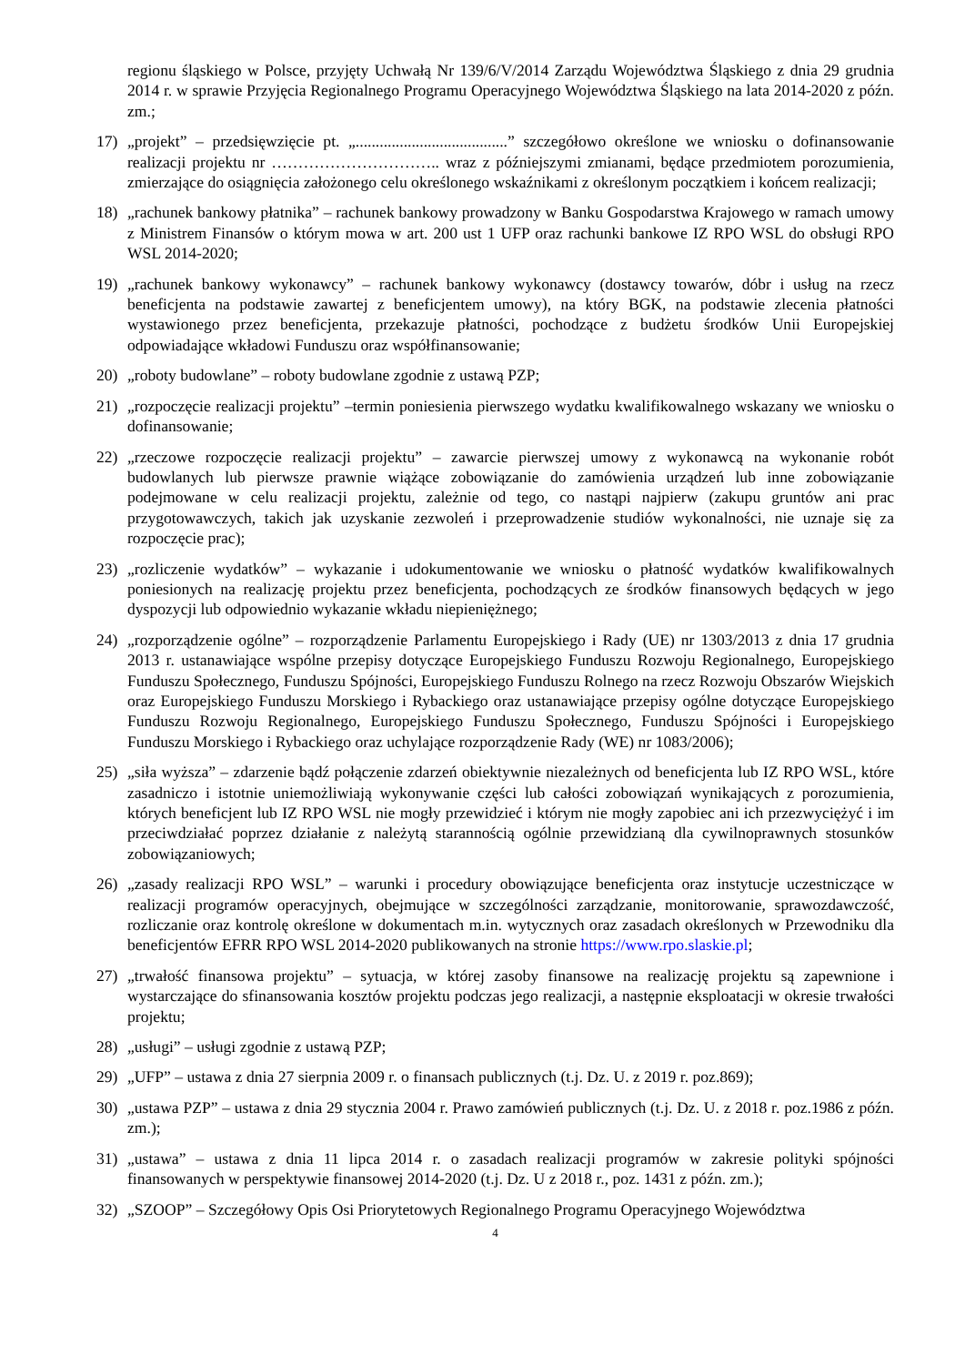regionu śląskiego w Polsce, przyjęty Uchwałą Nr 139/6/V/2014 Zarządu Województwa Śląskiego z dnia 29 grudnia 2014 r. w sprawie Przyjęcia Regionalnego Programu Operacyjnego Województwa Śląskiego na lata 2014-2020 z późn. zm.;
17) „projekt” – przedsięwzięcie pt. „......................................” szczegółowo określone we wniosku o dofinansowanie realizacji projektu nr ………………………….. wraz z późniejszymi zmianami, będące przedmiotem porozumienia, zmierzające do osiągnięcia założonego celu określonego wskaźnikami z określonym początkiem i końcem realizacji;
18) „rachunek bankowy płatnika” – rachunek bankowy prowadzony w Banku Gospodarstwa Krajowego w ramach umowy z Ministrem Finansów o którym mowa w art. 200 ust 1 UFP oraz rachunki bankowe IZ RPO WSL do obsługi RPO WSL 2014-2020;
19) „rachunek bankowy wykonawcy” – rachunek bankowy wykonawcy (dostawcy towarów, dóbr i usług na rzecz beneficjenta na podstawie zawartej z beneficjentem umowy), na który BGK, na podstawie zlecenia płatności wystawionego przez beneficjenta, przekazuje płatności, pochodzące z budżetu środków Unii Europejskiej odpowiadające wkładowi Funduszu oraz współfinansowanie;
20) „roboty budowlane” – roboty budowlane zgodnie z ustawą PZP;
21) „rozpoczęcie realizacji projektu” –termin poniesienia pierwszego wydatku kwalifikowalnego wskazany we wniosku o dofinansowanie;
22) „rzeczowe rozpoczęcie realizacji projektu” – zawarcie pierwszej umowy z wykonawcą na wykonanie robót budowlanych lub pierwsze prawnie wiążące zobowiązanie do zamówienia urządzeń lub inne zobowiązanie podejmowane w celu realizacji projektu, zależnie od tego, co nastąpi najpierw (zakupu gruntów ani prac przygotowawczych, takich jak uzyskanie zezwoleń i przeprowadzenie studiów wykonalności, nie uznaje się za rozpoczęcie prac);
23) „rozliczenie wydatków” – wykazanie i udokumentowanie we wniosku o płatność wydatków kwalifikowalnych poniesionych na realizację projektu przez beneficjenta, pochodzących ze środków finansowych będących w jego dyspozycji lub odpowiednio wykazanie wkładu niepieniężnego;
24) „rozporządzenie ogólne” – rozporządzenie Parlamentu Europejskiego i Rady (UE) nr 1303/2013 z dnia 17 grudnia 2013 r. ustanawiające wspólne przepisy dotyczące Europejskiego Funduszu Rozwoju Regionalnego, Europejskiego Funduszu Społecznego, Funduszu Spójności, Europejskiego Funduszu Rolnego na rzecz Rozwoju Obszarów Wiejskich oraz Europejskiego Funduszu Morskiego i Rybackiego oraz ustanawiające przepisy ogólne dotyczące Europejskiego Funduszu Rozwoju Regionalnego, Europejskiego Funduszu Społecznego, Funduszu Spójności i Europejskiego Funduszu Morskiego i Rybackiego oraz uchylające rozporządzenie Rady (WE) nr 1083/2006);
25) „siła wyższa” – zdarzenie bądź połączenie zdarzeń obiektywnie niezależnych od beneficjenta lub IZ RPO WSL, które zasadniczo i istotnie uniemożliwiają wykonywanie części lub całości zobowiązań wynikających z porozumienia, których beneficjent lub IZ RPO WSL nie mogły przewidzieć i którym nie mogły zapobiec ani ich przezwyciężyć i im przeciwdziałać poprzez działanie z należytą starannością ogólnie przewidzianą dla cywilnoprawnych stosunków zobowiązaniowych;
26) „zasady realizacji RPO WSL” – warunki i procedury obowiązujące beneficjenta oraz instytucje uczestniczące w realizacji programów operacyjnych, obejmujące w szczególności zarządzanie, monitorowanie, sprawozdawczość, rozliczanie oraz kontrolę określone w dokumentach m.in. wytycznych oraz zasadach określonych w Przewodniku dla beneficjentów EFRR RPO WSL 2014-2020 publikowanych na stronie https://www.rpo.slaskie.pl;
27) „trwałość finansowa projektu” – sytuacja, w której zasoby finansowe na realizację projektu są zapewnione i wystarczające do sfinansowania kosztów projektu podczas jego realizacji, a następnie eksploatacji w okresie trwałości projektu;
28) „usługi” – usługi zgodnie z ustawą PZP;
29) „UFP” – ustawa z dnia 27 sierpnia 2009 r. o finansach publicznych (t.j. Dz. U. z 2019 r. poz.869);
30) „ustawa PZP” – ustawa z dnia 29 stycznia 2004 r. Prawo zamówień publicznych (t.j. Dz. U. z 2018 r. poz.1986 z późn. zm.);
31) „ustawa” – ustawa z dnia 11 lipca 2014 r. o zasadach realizacji programów w zakresie polityki spójności finansowanych w perspektywie finansowej 2014-2020 (t.j. Dz. U z 2018 r., poz. 1431 z późn. zm.);
32) „SZOOP” – Szczegółowy Opis Osi Priorytetowych Regionalnego Programu Operacyjnego Województwa
4